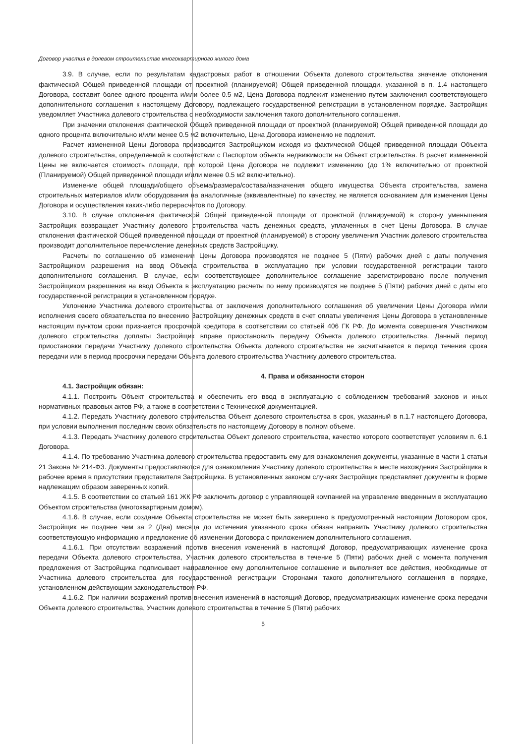Договор участия в долевом строительстве многоквартирного жилого дома
3.9. В случае, если по результатам кадастровых работ в отношении Объекта долевого строительства значение отклонения фактической Общей приведенной площади от проектной (планируемой) Общей приведенной площади, указанной в п. 1.4 настоящего Договора, составит более одного процента и/или более 0.5 м2, Цена Договора подлежит изменению путем заключения соответствующего дополнительного соглашения к настоящему Договору, подлежащего государственной регистрации в установленном порядке. Застройщик уведомляет Участника долевого строительства о необходимости заключения такого дополнительного соглашения.
При значении отклонения фактической Общей приведенной площади от проектной (планируемой) Общей приведенной площади до одного процента включительно и/или менее 0.5 м2 включительно, Цена Договора изменению не подлежит.
Расчет измененной Цены Договора производится Застройщиком исходя из фактической Общей приведенной площади Объекта долевого строительства, определяемой в соответствии с Паспортом объекта недвижимости на Объект строительства. В расчет измененной Цены не включается стоимость площади, при которой Цена Договора не подлежит изменению (до 1% включительно от проектной (Планируемой) Общей приведенной площади и/или менее 0.5 м2 включительно).
Изменение общей площади/общего объема/размера/состава/назначения общего имущества Объекта строительства, замена строительных материалов и/или оборудования на аналогичные (эквивалентные) по качеству, не является основанием для изменения Цены Договора и осуществления каких-либо перерасчетов по Договору.
3.10. В случае отклонения фактической Общей приведенной площади от проектной (планируемой) в сторону уменьшения Застройщик возвращает Участнику долевого строительства часть денежных средств, уплаченных в счет Цены Договора. В случае отклонения фактической Общей приведенной площади от проектной (планируемой) в сторону увеличения Участник долевого строительства производит дополнительное перечисление денежных средств Застройщику.
Расчеты по соглашению об изменении Цены Договора производятся не позднее 5 (Пяти) рабочих дней с даты получения Застройщиком разрешения на ввод Объекта строительства в эксплуатацию при условии государственной регистрации такого дополнительного соглашения. В случае, если соответствующее дополнительное соглашение зарегистрировано после получения Застройщиком разрешения на ввод Объекта в эксплуатацию расчеты по нему производятся не позднее 5 (Пяти) рабочих дней с даты его государственной регистрации в установленном порядке.
Уклонение Участника долевого строительства от заключения дополнительного соглашения об увеличении Цены Договора и/или исполнения своего обязательства по внесению Застройщику денежных средств в счет оплаты увеличения Цены Договора в установленные настоящим пунктом сроки признается просрочкой кредитора в соответствии со статьей 406 ГК РФ. До момента совершения Участником долевого строительства доплаты Застройщик вправе приостановить передачу Объекта долевого строительства. Данный период приостановки передачи Участнику долевого строительства Объекта долевого строительства не засчитывается в период течения срока передачи или в период просрочки передачи Объекта долевого строительства Участнику долевого строительства.
4. Права и обязанности сторон
4.1. Застройщик обязан:
4.1.1. Построить Объект строительства и обеспечить его ввод в эксплуатацию с соблюдением требований законов и иных нормативных правовых актов РФ, а также в соответствии с Технической документацией.
4.1.2. Передать Участнику долевого строительства Объект долевого строительства в срок, указанный в п.1.7 настоящего Договора, при условии выполнения последним своих обязательств по настоящему Договору в полном объеме.
4.1.3. Передать Участнику долевого строительства Объект долевого строительства, качество которого соответствует условиям п. 6.1 Договора.
4.1.4. По требованию Участника долевого строительства предоставить ему для ознакомления документы, указанные в части 1 статьи 21 Закона № 214-ФЗ. Документы предоставляются для ознакомления Участнику долевого строительства в месте нахождения Застройщика в рабочее время в присутствии представителя Застройщика. В установленных законом случаях Застройщик представляет документы в форме надлежащим образом заверенных копий.
4.1.5. В соответствии со статьей 161 ЖК РФ заключить договор с управляющей компанией на управление введенным в эксплуатацию Объектом строительства (многоквартирным домом).
4.1.6. В случае, если создание Объекта строительства не может быть завершено в предусмотренный настоящим Договором срок, Застройщик не позднее чем за 2 (Два) месяца до истечения указанного срока обязан направить Участнику долевого строительства соответствующую информацию и предложение об изменении Договора с приложением дополнительного соглашения.
4.1.6.1. При отсутствии возражений против внесения изменений в настоящий Договор, предусматривающих изменение срока передачи Объекта долевого строительства, Участник долевого строительства в течение 5 (Пяти) рабочих дней с момента получения предложения от Застройщика подписывает направленное ему дополнительное соглашение и выполняет все действия, необходимые от Участника долевого строительства для государственной регистрации Сторонами такого дополнительного соглашения в порядке, установленном действующим законодательством РФ.
4.1.6.2. При наличии возражений против внесения изменений в настоящий Договор, предусматривающих изменение срока передачи Объекта долевого строительства, Участник долевого строительства в течение 5 (Пяти) рабочих
5